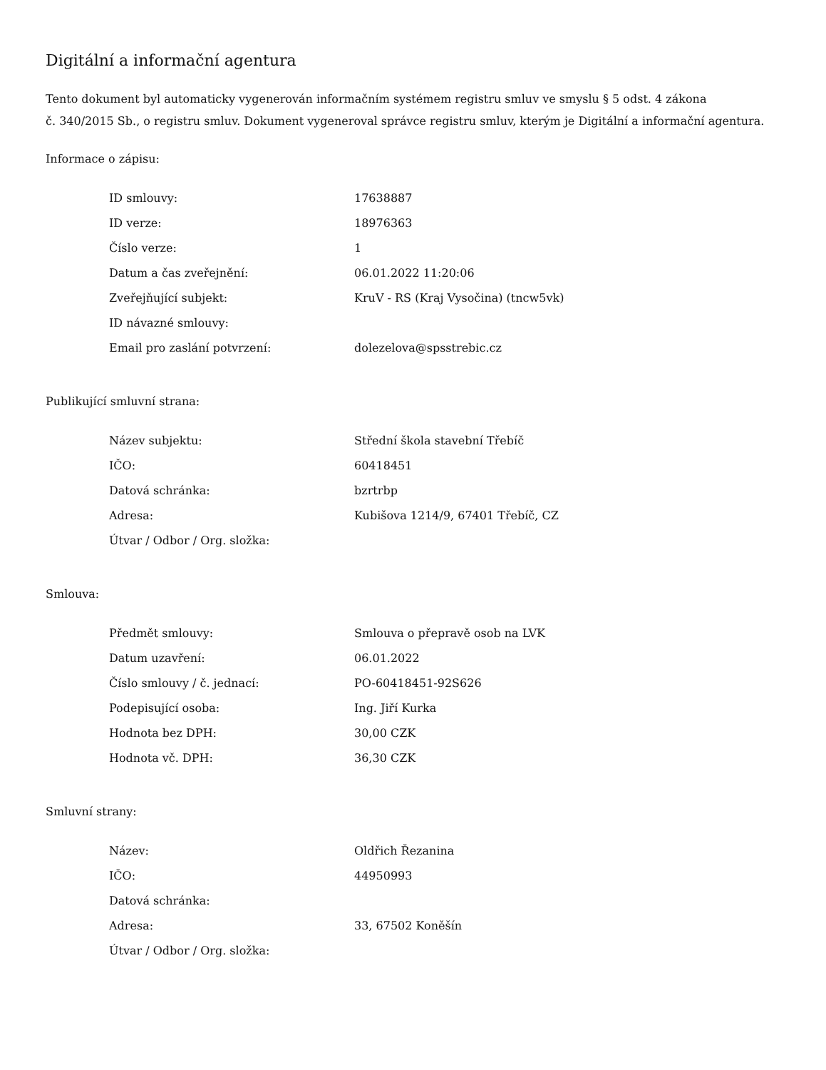Digitální a informační agentura
Tento dokument byl automaticky vygenerován informačním systémem registru smluv ve smyslu § 5 odst. 4 zákona
č. 340/2015 Sb., o registru smluv. Dokument vygeneroval správce registru smluv, kterým je Digitální a informační agentura.
Informace o zápisu:
| ID smlouvy: | 17638887 |
| ID verze: | 18976363 |
| Číslo verze: | 1 |
| Datum a čas zveřejnění: | 06.01.2022 11:20:06 |
| Zveřejňující subjekt: | KruV - RS (Kraj Vysočina) (tncw5vk) |
| ID návazné smlouvy: | |
| Email pro zaslání potvrzení: | dolezelova@spsstrebic.cz |
Publikující smluvní strana:
| Název subjektu: | Střední škola stavební Třebíč |
| IČO: | 60418451 |
| Datová schránka: | bzrtrbp |
| Adresa: | Kubišova 1214/9, 67401 Třebíč, CZ |
| Útvar / Odbor / Org. složka: | |
Smlouva:
| Předmět smlouvy: | Smlouva o přepravě osob na LVK |
| Datum uzavření: | 06.01.2022 |
| Číslo smlouvy / č. jednací: | PO-60418451-92S626 |
| Podepisující osoba: | Ing. Jiří Kurka |
| Hodnota bez DPH: | 30,00 CZK |
| Hodnota vč. DPH: | 36,30 CZK |
Smluvní strany:
| Název: | Oldřich Řezanina |
| IČO: | 44950993 |
| Datová schránka: | |
| Adresa: | 33, 67502 Koněšín |
| Útvar / Odbor / Org. složka: | |